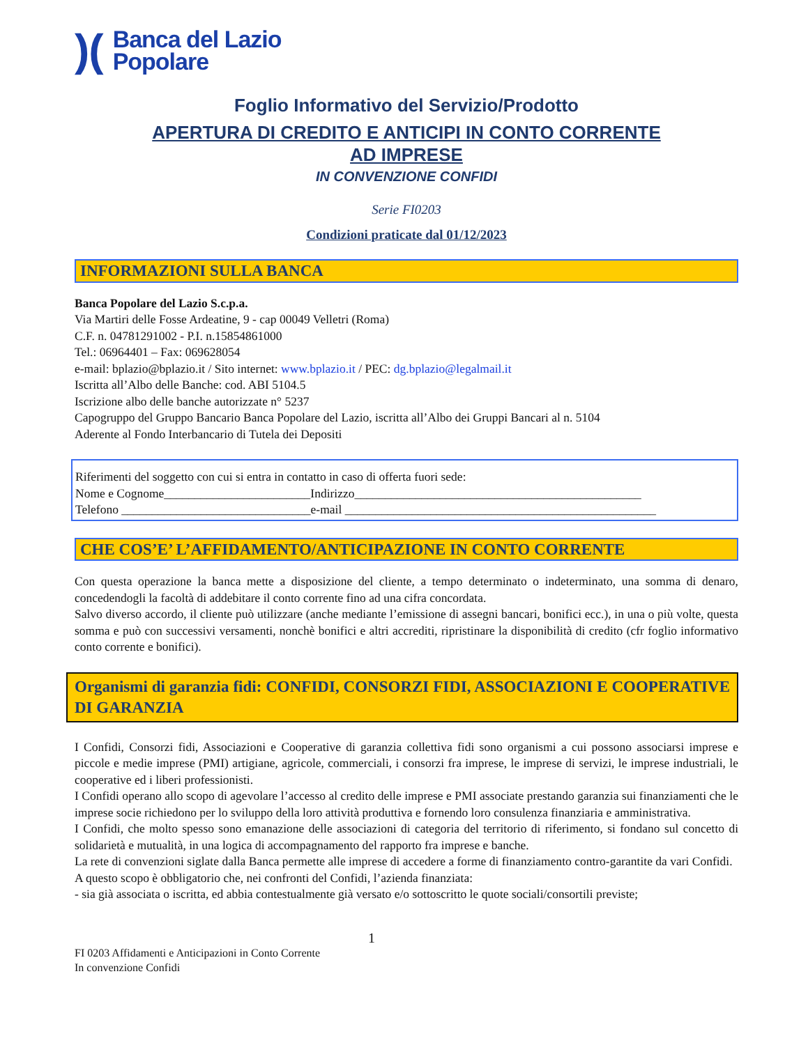)(
Banca del Lazio
Popolare
Foglio Informativo del Servizio/Prodotto
APERTURA DI CREDITO E ANTICIPI IN CONTO CORRENTE
AD IMPRESE
IN CONVENZIONE CONFIDI
Serie FI0203
Condizioni praticate dal 01/12/2023
INFORMAZIONI SULLA BANCA
Banca Popolare del Lazio S.c.p.a.
Via Martiri delle Fosse Ardeatine, 9 - cap 00049 Velletri (Roma)
C.F. n. 04781291002 - P.I. n.15854861000
Tel.: 06964401 – Fax: 069628054
e-mail: bplazio@bplazio.it / Sito internet: www.bplazio.it / PEC: dg.bplazio@legalmail.it
Iscritta all’Albo delle Banche: cod. ABI 5104.5
Iscrizione albo delle banche autorizzate n° 5237
Capogruppo del Gruppo Bancario Banca Popolare del Lazio, iscritta all’Albo dei Gruppi Bancari al n. 5104
Aderente al Fondo Interbancario di Tutela dei Depositi
Riferimenti del soggetto con cui si entra in contatto in caso di offerta fuori sede:
Nome e Cognome________________________Indirizzo_______________________________________________
Telefono _______________________________e-mail ___________________________________________________
CHE COS’E’ L’AFFIDAMENTO/ANTICIPAZIONE IN CONTO CORRENTE
Con questa operazione la banca mette a disposizione del cliente, a tempo determinato o indeterminato, una somma di denaro, concedendogli la facoltà di addebitare il conto corrente fino ad una cifra concordata.
Salvo diverso accordo, il cliente può utilizzare (anche mediante l’emissione di assegni bancari, bonifici ecc.), in una o più volte, questa somma e può con successivi versamenti, nonchè bonifici e altri accrediti, ripristinare la disponibilità di credito (cfr foglio informativo conto corrente e bonifici).
Organismi di garanzia fidi: CONFIDI, CONSORZI FIDI, ASSOCIAZIONI E COOPERATIVE DI GARANZIA
I Confidi, Consorzi fidi, Associazioni e Cooperative di garanzia collettiva fidi sono organismi a cui possono associarsi imprese e piccole e medie imprese (PMI) artigiane, agricole, commerciali, i consorzi fra imprese, le imprese di servizi, le imprese industriali, le cooperative ed i liberi professionisti.
I Confidi operano allo scopo di agevolare l’accesso al credito delle imprese e PMI associate prestando garanzia sui finanziamenti che le imprese socie richiedono per lo sviluppo della loro attività produttiva e fornendo loro consulenza finanziaria e amministrativa.
I Confidi, che molto spesso sono emanazione delle associazioni di categoria del territorio di riferimento, si fondano sul concetto di solidarietà e mutualità, in una logica di accompagnamento del rapporto fra imprese e banche.
La rete di convenzioni siglate dalla Banca permette alle imprese di accedere a forme di finanziamento contro-garantite da vari Confidi.
A questo scopo è obbligatorio che, nei confronti del Confidi, l’azienda finanziata:
- sia già associata o iscritta, ed abbia contestualmente già versato e/o sottoscritto le quote sociali/consortili previste;
1
FI 0203 Affidamenti e Anticipazioni in Conto Corrente
In convenzione Confidi